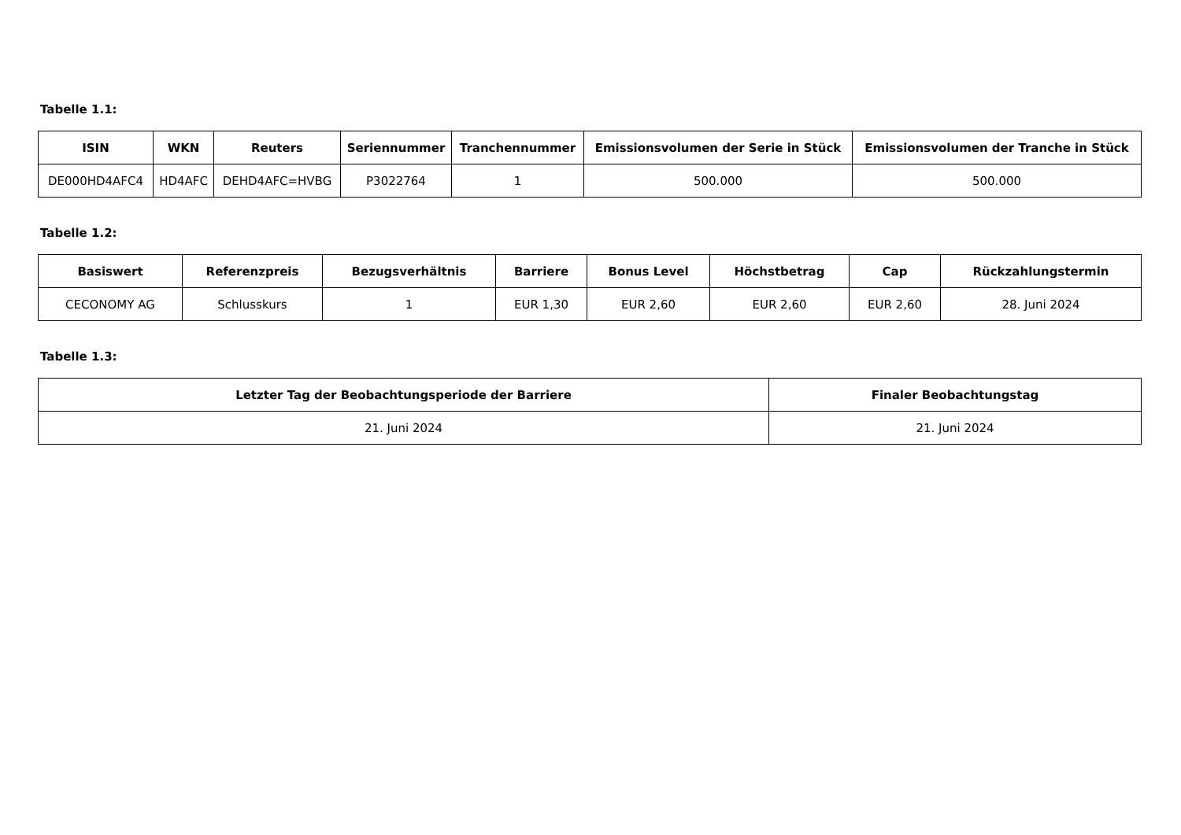Tabelle 1.1:
| ISIN | WKN | Reuters | Seriennummer | Tranchennummer | Emissionsvolumen der Serie in Stück | Emissionsvolumen der Tranche in Stück |
| --- | --- | --- | --- | --- | --- | --- |
| DE000HD4AFC4 | HD4AFC | DEHD4AFC=HVBG | P3022764 | 1 | 500.000 | 500.000 |
Tabelle 1.2:
| Basiswert | Referenzpreis | Bezugsverhältnis | Barriere | Bonus Level | Höchstbetrag | Cap | Rückzahlungstermin |
| --- | --- | --- | --- | --- | --- | --- | --- |
| CECONOMY AG | Schlusskurs | 1 | EUR 1,30 | EUR 2,60 | EUR 2,60 | EUR 2,60 | 28. Juni 2024 |
Tabelle 1.3:
| Letzter Tag der Beobachtungsperiode der Barriere | Finaler Beobachtungstag |
| --- | --- |
| 21. Juni 2024 | 21. Juni 2024 |